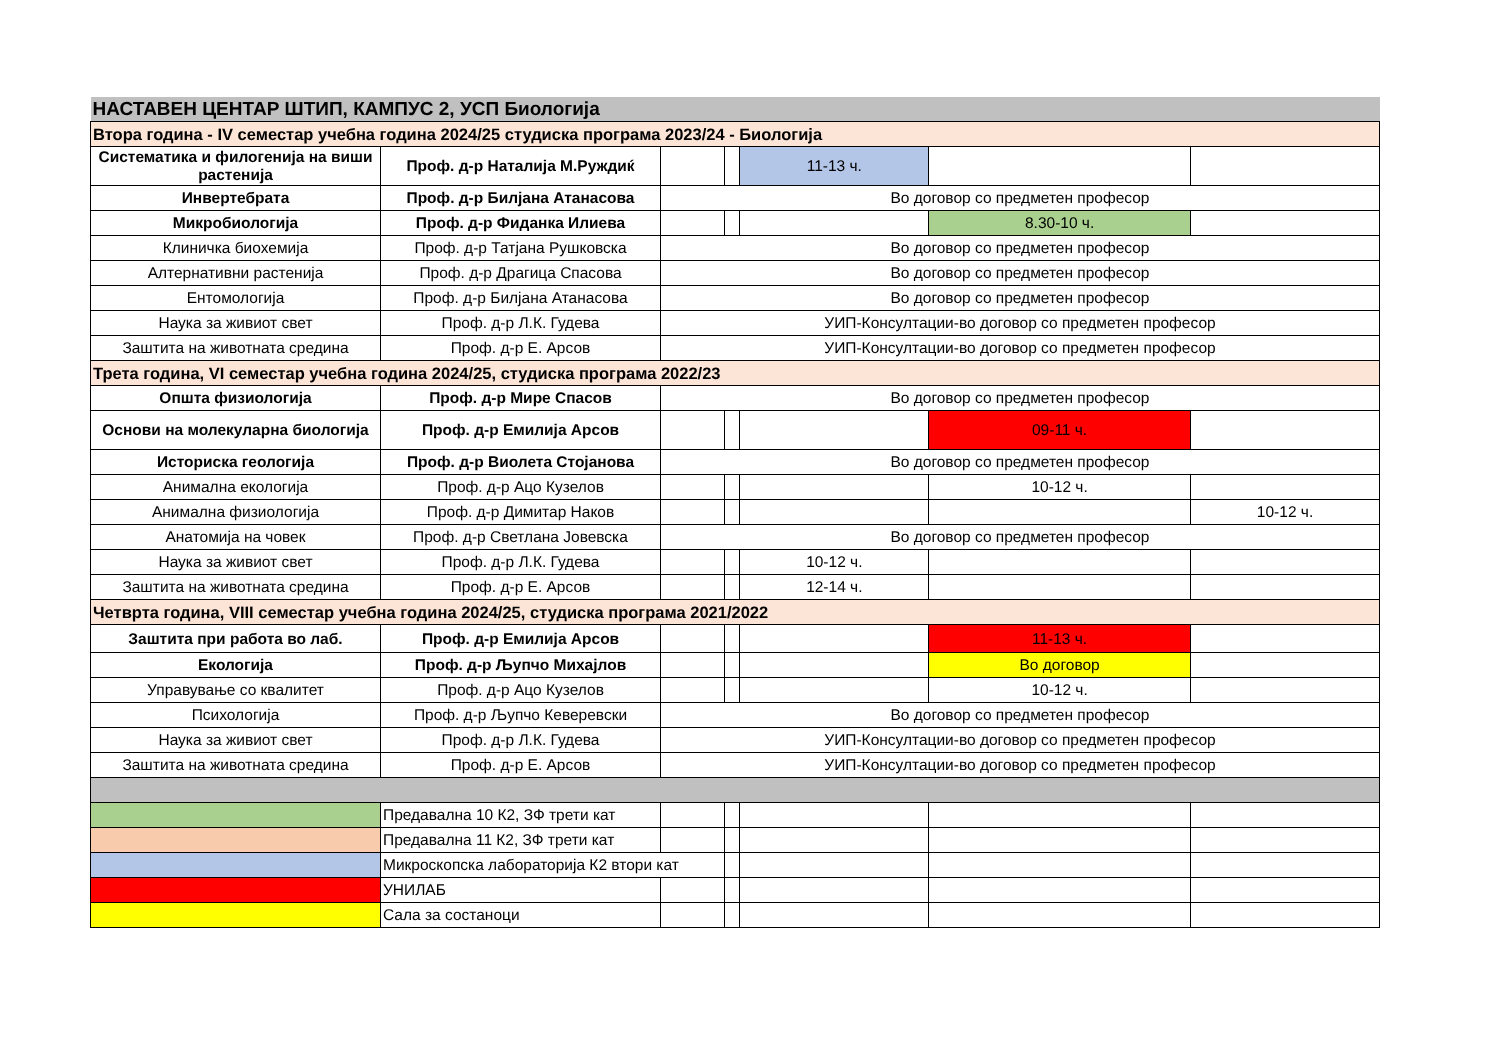| НАСТАВЕН ЦЕНТАР ШТИП, КАМПУС 2, УСП Биологија | | | | | | |
| Втора година - IV семестар учебна година 2024/25 студиска програма 2023/24 - Биологија | | | | | | |
| Систематика и филогенија на виши растенија | Проф. д-р Наталија М.Руждиќ | | | 11-13 ч. | | |
| Инвертебрата | Проф. д-р Билјана Атанасова | Во договор со предметен професор | | | | |
| Микробиологија | Проф. д-р Фиданка Илиева | | | | 8.30-10 ч. | |
| Клиничка биохемија | Проф. д-р Татјана Рушковска | Во договор со предметен професор | | | | |
| Алтернативни растенија | Проф. д-р Драгица Спасова | Во договор со предметен професор | | | | |
| Ентомологија | Проф. д-р Билјана Атанасова | Во договор со предметен професор | | | | |
| Наука за живиот свет | Проф. д-р Л.К. Гудева | УИП-Консултации-во договор со предметен професор | | | | |
| Заштита на животната средина | Проф. д-р Е. Арсов | УИП-Консултации-во договор со предметен професор | | | | |
| Трета година, VI семестар учебна година 2024/25, студиска програма 2022/23 | | | | | | |
| Општа физиологија | Проф. д-р Мире Спасов | Во договор со предметен професор | | | | |
| Основи на молекуларна биологија | Проф. д-р Емилија Арсов | | | | 09-11 ч. | |
| Историска геологија | Проф. д-р Виолета Стојанова | Во договор со предметен професор | | | | |
| Анимална екологија | Проф. д-р Ацо Кузелов | | | | 10-12 ч. | |
| Анимална физиологија | Проф. д-р Димитар Наков | | | | | 10-12 ч. |
| Анатомија на човек | Проф. д-р Светлана Јовевска | Во договор со предметен професор | | | | |
| Наука за живиот свет | Проф. д-р Л.К. Гудева | | | 10-12 ч. | | |
| Заштита на животната средина | Проф. д-р Е. Арсов | | | 12-14 ч. | | |
| Четврта година, VIII семестар учебна година 2024/25, студиска програма 2021/2022 | | | | | | |
| Заштита при работа во лаб. | Проф. д-р Емилија Арсов | | | | 11-13 ч. | |
| Екологија | Проф. д-р Љупчо Михајлов | | | | Во договор | |
| Управување со квалитет | Проф. д-р Ацо Кузелов | | | | 10-12 ч. | |
| Психологија | Проф. д-р Љупчо Кеверевски | Во договор со предметен професор | | | | |
| Наука за живиот свет | Проф. д-р Л.К. Гудева | УИП-Консултации-во договор со предметен професор | | | | |
| Заштита на животната средина | Проф. д-р Е. Арсов | УИП-Консултации-во договор со предметен професор | | | | |
| | Предавална 10 К2, ЗФ трети кат | | | | | |
| | Предавална 11 К2, ЗФ трети кат | | | | | |
| | Микроскопска лабораторија К2 втори кат | | | | | |
| | УНИЛАБ | | | | | |
| | Сала за состаноци | | | | | |